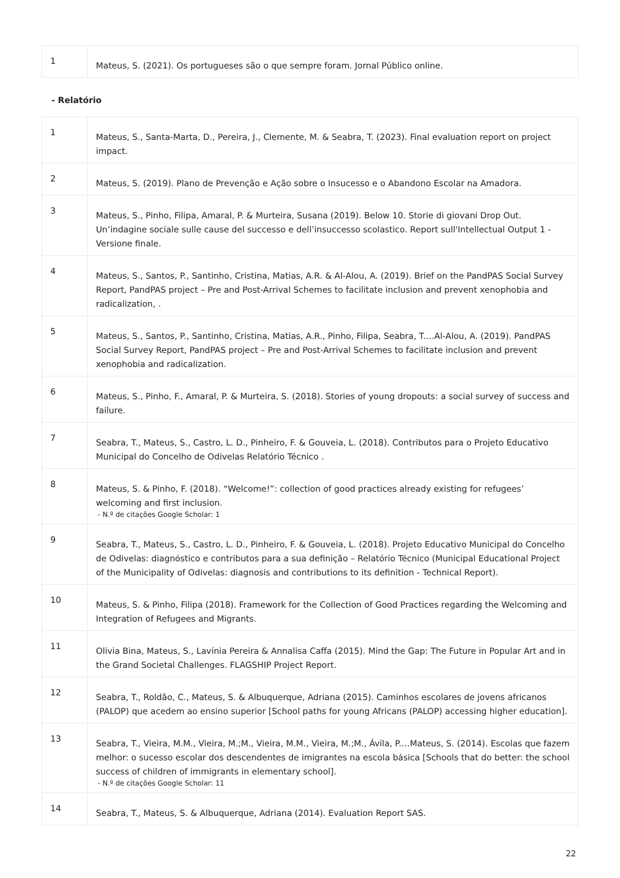| 1 | Mateus, S. (2021). Os portugueses são o que sempre foram. Jornal Público online. |
- Relatório
| 1 | Mateus, S., Santa-Marta, D., Pereira, J., Clemente, M. & Seabra, T. (2023). Final evaluation report on project impact. |
| 2 | Mateus, S. (2019). Plano de Prevenção e Ação sobre o Insucesso e o Abandono Escolar na Amadora. |
| 3 | Mateus, S., Pinho, Filipa, Amaral, P. & Murteira, Susana (2019). Below 10. Storie di giovani Drop Out. Un’indagine sociale sulle cause del successo e dell’insuccesso scolastico. Report sull'Intellectual Output 1 - Versione finale. |
| 4 | Mateus, S., Santos, P., Santinho, Cristina, Matias, A.R. & Al-Alou, A. (2019). Brief on the PandPAS Social Survey Report, PandPAS project – Pre and Post-Arrival Schemes to facilitate inclusion and prevent xenophobia and radicalization, . |
| 5 | Mateus, S., Santos, P., Santinho, Cristina, Matias, A.R., Pinho, Filipa, Seabra, T.…Al-Alou, A. (2019). PandPAS Social Survey Report, PandPAS project – Pre and Post-Arrival Schemes to facilitate inclusion and prevent xenophobia and radicalization. |
| 6 | Mateus, S., Pinho, F., Amaral, P. & Murteira, S. (2018). Stories of young dropouts: a social survey of success and failure. |
| 7 | Seabra, T., Mateus, S., Castro, L. D., Pinheiro, F. & Gouveia, L. (2018). Contributos para o Projeto Educativo Municipal do Concelho de Odivelas Relatório Técnico . |
| 8 | Mateus, S. & Pinho, F. (2018). “Welcome!”: collection of good practices already existing for refugees’ welcoming and first inclusion. - N.º de citações Google Scholar: 1 |
| 9 | Seabra, T., Mateus, S., Castro, L. D., Pinheiro, F. & Gouveia, L. (2018). Projeto Educativo Municipal do Concelho de Odivelas: diagnóstico e contributos para a sua definição – Relatório Técnico (Municipal Educational Project of the Municipality of Odivelas: diagnosis and contributions to its definition - Technical Report). |
| 10 | Mateus, S. & Pinho, Filipa (2018). Framework for the Collection of Good Practices regarding the Welcoming and Integration of Refugees and Migrants. |
| 11 | Olivia Bina, Mateus, S., Lavínia Pereira & Annalisa Caffa (2015). Mind the Gap: The Future in Popular Art and in the Grand Societal Challenges. FLAGSHIP Project Report. |
| 12 | Seabra, T., Roldão, C., Mateus, S. & Albuquerque, Adriana (2015). Caminhos escolares de jovens africanos (PALOP) que acedem ao ensino superior [School paths for young Africans (PALOP) accessing higher education]. |
| 13 | Seabra, T., Vieira, M.M., Vieira, M.;M., Vieira, M.M., Vieira, M.;M., Ávila, P.…Mateus, S. (2014). Escolas que fazem melhor: o sucesso escolar dos descendentes de imigrantes na escola básica [Schools that do better: the school success of children of immigrants in elementary school]. - N.º de citações Google Scholar: 11 |
| 14 | Seabra, T., Mateus, S. & Albuquerque, Adriana (2014). Evaluation Report SAS. |
22